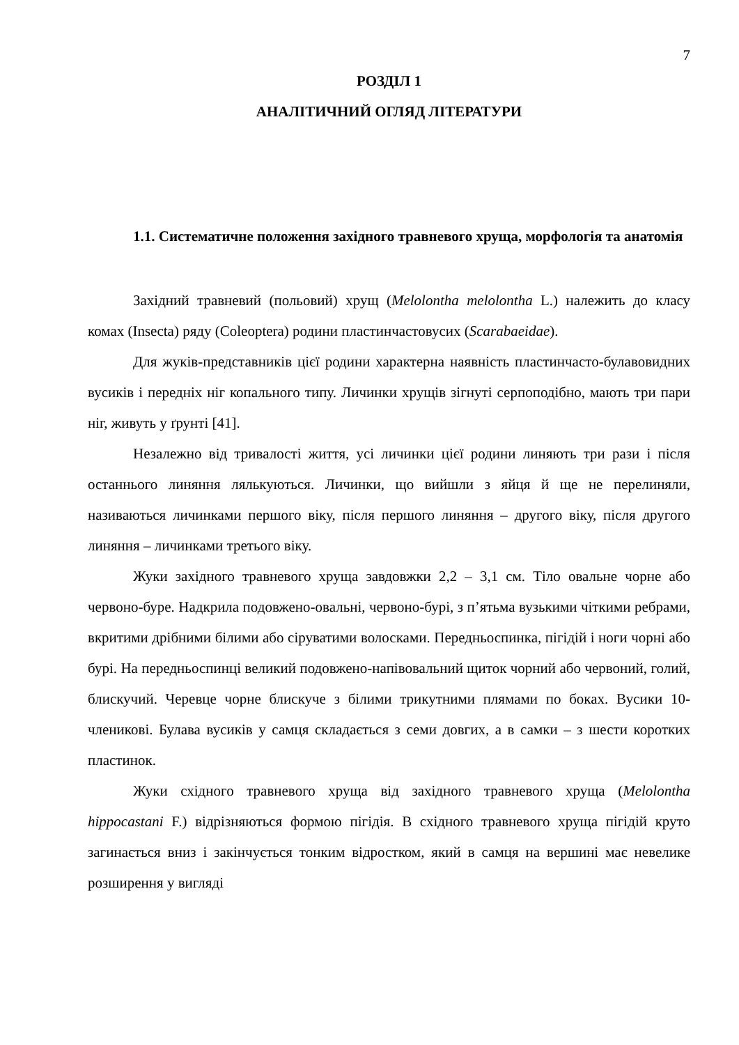7
РОЗДІЛ 1
АНАЛІТИЧНИЙ ОГЛЯД ЛІТЕРАТУРИ
1.1. Систематичне положення західного травневого хруща, морфологія та анатомія
Західний травневий (польовий) хрущ (Melolontha melolontha L.) належить до класу комах (Insecta) ряду (Coleoptera) родини пластинчастовусих (Scarabaeidae).
Для жуків-представників цієї родини характерна наявність пластинчасто-булавовидних вусиків і передніх ніг копального типу. Личинки хрущів зігнуті серпоподібно, мають три пари ніг, живуть у ґрунті [41].
Незалежно від тривалості життя, усі личинки цієї родини линяють три рази і після останнього линяння лялькуються. Личинки, що вийшли з яйця й ще не перелиняли, називаються личинками першого віку, після першого линяння – другого віку, після другого линяння – личинками третього віку.
Жуки західного травневого хруща завдовжки 2,2 – 3,1 см. Тіло овальне чорне або червоно-буре. Надкрила подовжено-овальні, червоно-бурі, з п’ятьма вузькими чіткими ребрами, вкритими дрібними білими або сіруватими волосками. Передньоспинка, пігідій і ноги чорні або бурі. На передньоспинці великий подовжено-напівовальний щиток чорний або червоний, голий, блискучий. Черевце чорне блискуче з білими трикутними плямами по боках. Вусики 10-членикові. Булава вусиків у самця складається з семи довгих, а в самки – з шести коротких пластинок.
Жуки східного травневого хруща від західного травневого хруща (Melolontha hippocastani F.) відрізняються формою пігідія. В східного травневого хруща пігідій круто загинається вниз і закінчується тонким відростком, який в самця на вершині має невелике розширення у вигляді